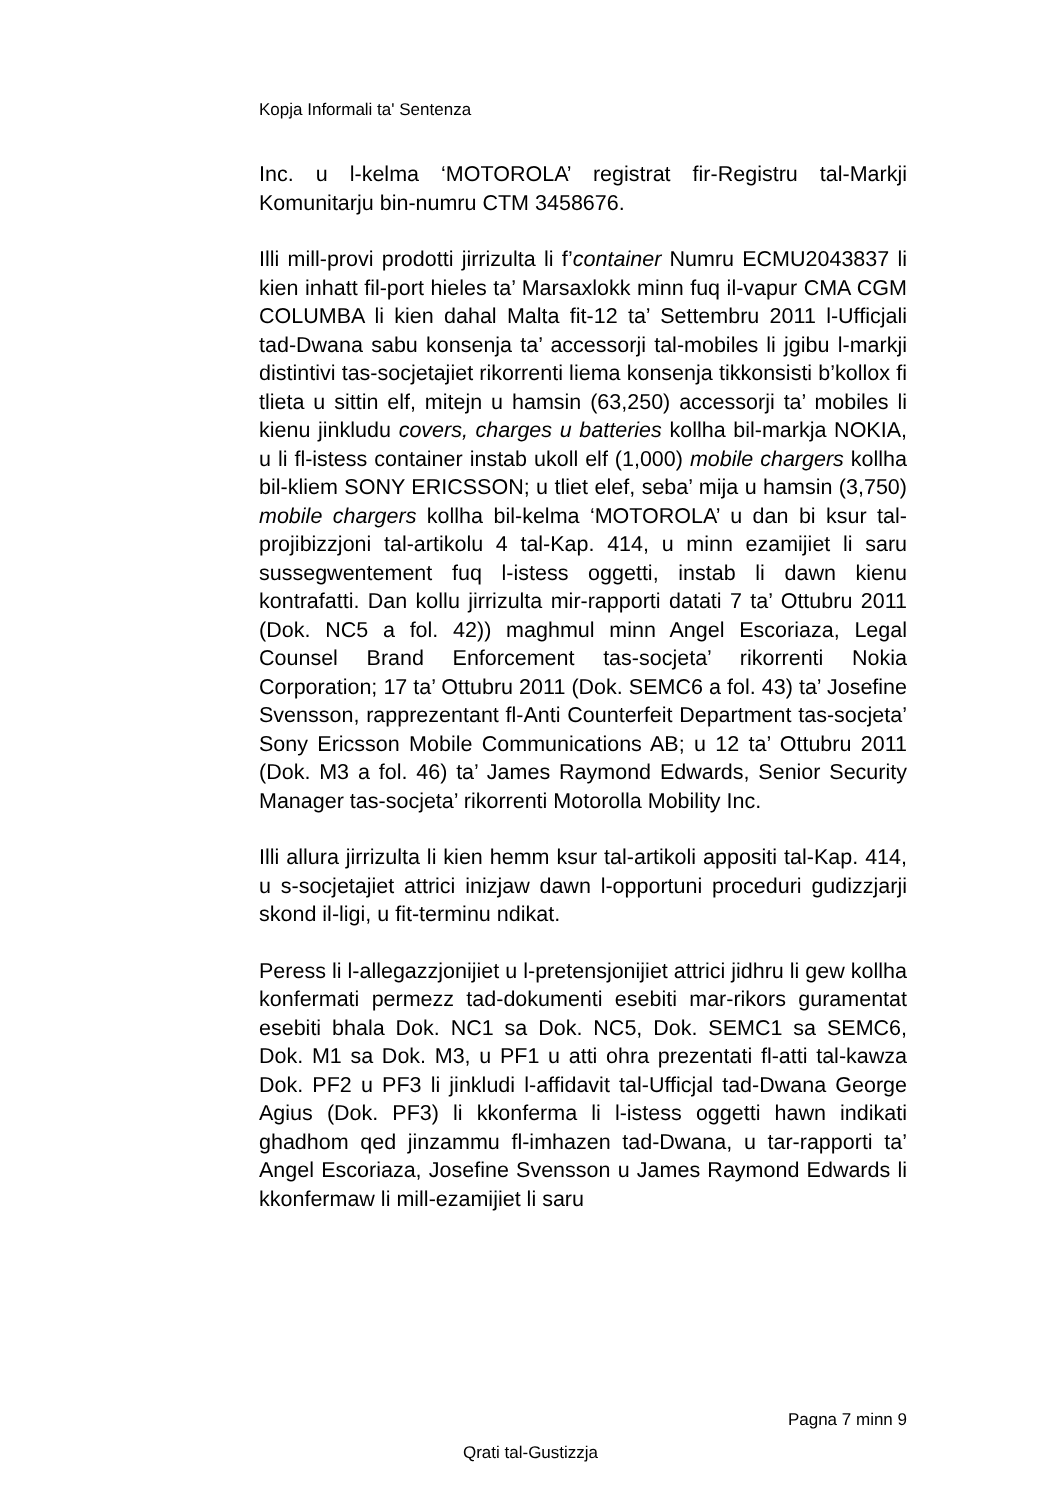Kopja Informali ta' Sentenza
Inc. u l-kelma ‘MOTOROLA’ registrat fir-Registru tal-Markji Komunitarju bin-numru CTM 3458676.
Illi mill-provi prodotti jirrizulta li f’container Numru ECMU2043837 li kien inhatt fil-port hieles ta’ Marsaxlokk minn fuq il-vapur CMA CGM COLUMBA li kien dahal Malta fit-12 ta’ Settembru 2011 l-Ufficjali tad-Dwana sabu konsenja ta’ accessorji tal-mobiles li jgibu l-markji distintivi tas-socjetajiet rikorrenti liema konsenja tikkonsisti b’kollox fi tlieta u sittin elf, mitejn u hamsin (63,250) accessorji ta’ mobiles li kienu jinkludu covers, charges u batteries kollha bil-markja NOKIA, u li fl-istess container instab ukoll elf (1,000) mobile chargers kollha bil-kliem SONY ERICSSON; u tliet elef, seba’ mija u hamsin (3,750) mobile chargers kollha bil-kelma ‘MOTOROLA’ u dan bi ksur tal-projibizzjoni tal-artikolu 4 tal-Kap. 414, u minn ezamijiet li saru sussegwentement fuq l-istess oggetti, instab li dawn kienu kontrafatti. Dan kollu jirrizulta mir-rapporti datati 7 ta’ Ottubru 2011 (Dok. NC5 a fol. 42)) maghmul minn Angel Escoriaza, Legal Counsel Brand Enforcement tas-socjeta’ rikorrenti Nokia Corporation; 17 ta’ Ottubru 2011 (Dok. SEMC6 a fol. 43) ta’ Josefine Svensson, rapprezentant fl-Anti Counterfeit Department tas-socjeta’ Sony Ericsson Mobile Communications AB; u 12 ta’ Ottubru 2011 (Dok. M3 a fol. 46) ta’ James Raymond Edwards, Senior Security Manager tas-socjeta’ rikorrenti Motorolla Mobility Inc.
Illi allura jirrizulta li kien hemm ksur tal-artikoli appositi tal-Kap. 414, u s-socjetajiet attrici inizjaw dawn l-opportuni proceduri gudizzjarji skond il-ligi, u fit-terminu ndikat.
Peress li l-allegazzjonijiet u l-pretensjonijiet attrici jidhru li gew kollha konfermati permezz tad-dokumenti esebiti mar-rikors guramentat esebiti bhala Dok. NC1 sa Dok. NC5, Dok. SEMC1 sa SEMC6, Dok. M1 sa Dok. M3, u PF1 u atti ohra prezentati fl-atti tal-kawza Dok. PF2 u PF3 li jinkludi l-affidavit tal-Ufficjal tad-Dwana George Agius (Dok. PF3) li kkonferma li l-istess oggetti hawn indikati ghadhom qed jinzammu fl-imhazen tad-Dwana, u tar-rapporti ta’ Angel Escoriaza, Josefine Svensson u James Raymond Edwards li kkonfermaw li mill-ezamijiet li saru
Pagna 7 minn 9
Qrati tal-Gustizzja